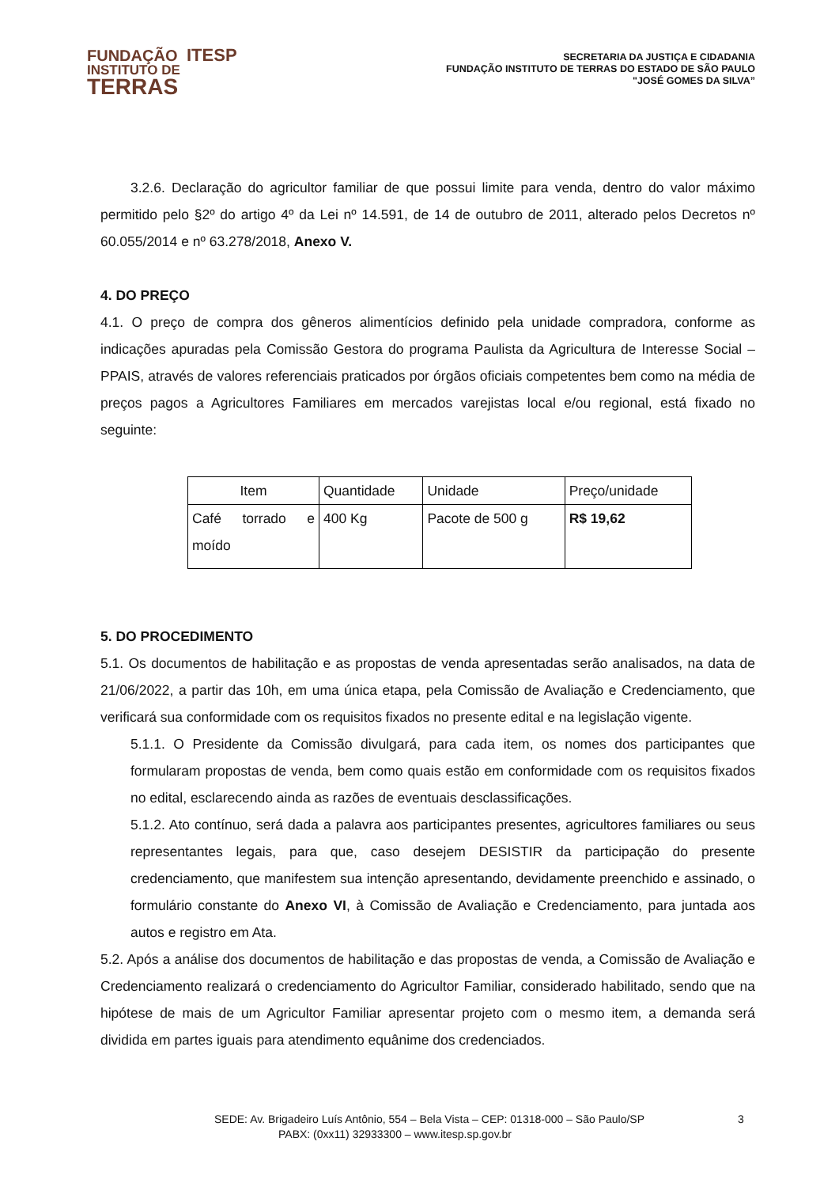FUNDAÇÃO ITESP
INSTITUTO DE
TERRAS
SECRETARIA DA JUSTIÇA E CIDADANIA
FUNDAÇÃO INSTITUTO DE TERRAS DO ESTADO DE SÃO PAULO
"JOSÉ GOMES DA SILVA”
3.2.6. Declaração do agricultor familiar de que possui limite para venda, dentro do valor máximo permitido pelo §2º do artigo 4º da Lei nº 14.591, de 14 de outubro de 2011, alterado pelos Decretos nº 60.055/2014 e nº 63.278/2018, Anexo V.
4. DO PREÇO
4.1. O preço de compra dos gêneros alimentícios definido pela unidade compradora, conforme as indicações apuradas pela Comissão Gestora do programa Paulista da Agricultura de Interesse Social – PPAIS, através de valores referenciais praticados por órgãos oficiais competentes bem como na média de preços pagos a Agricultores Familiares em mercados varejistas local e/ou regional, está fixado no seguinte:
| Item | Quantidade | Unidade | Preço/unidade |
| Café torrado e moído | 400 Kg | Pacote de 500 g | R$ 19,62 |
5. DO PROCEDIMENTO
5.1. Os documentos de habilitação e as propostas de venda apresentadas serão analisados, na data de 21/06/2022, a partir das 10h, em uma única etapa, pela Comissão de Avaliação e Credenciamento, que verificará sua conformidade com os requisitos fixados no presente edital e na legislação vigente.
5.1.1. O Presidente da Comissão divulgará, para cada item, os nomes dos participantes que formularam propostas de venda, bem como quais estão em conformidade com os requisitos fixados no edital, esclarecendo ainda as razões de eventuais desclassificações.
5.1.2. Ato contínuo, será dada a palavra aos participantes presentes, agricultores familiares ou seus representantes legais, para que, caso desejem DESISTIR da participação do presente credenciamento, que manifestem sua intenção apresentando, devidamente preenchido e assinado, o formulário constante do Anexo VI, à Comissão de Avaliação e Credenciamento, para juntada aos autos e registro em Ata.
5.2. Após a análise dos documentos de habilitação e das propostas de venda, a Comissão de Avaliação e Credenciamento realizará o credenciamento do Agricultor Familiar, considerado habilitado, sendo que na hipótese de mais de um Agricultor Familiar apresentar projeto com o mesmo item, a demanda será dividida em partes iguais para atendimento equânime dos credenciados.
SEDE: Av. Brigadeiro Luís Antônio, 554 – Bela Vista – CEP: 01318-000 – São Paulo/SP 3
PABX: (0xx11) 32933300 – www.itesp.sp.gov.br